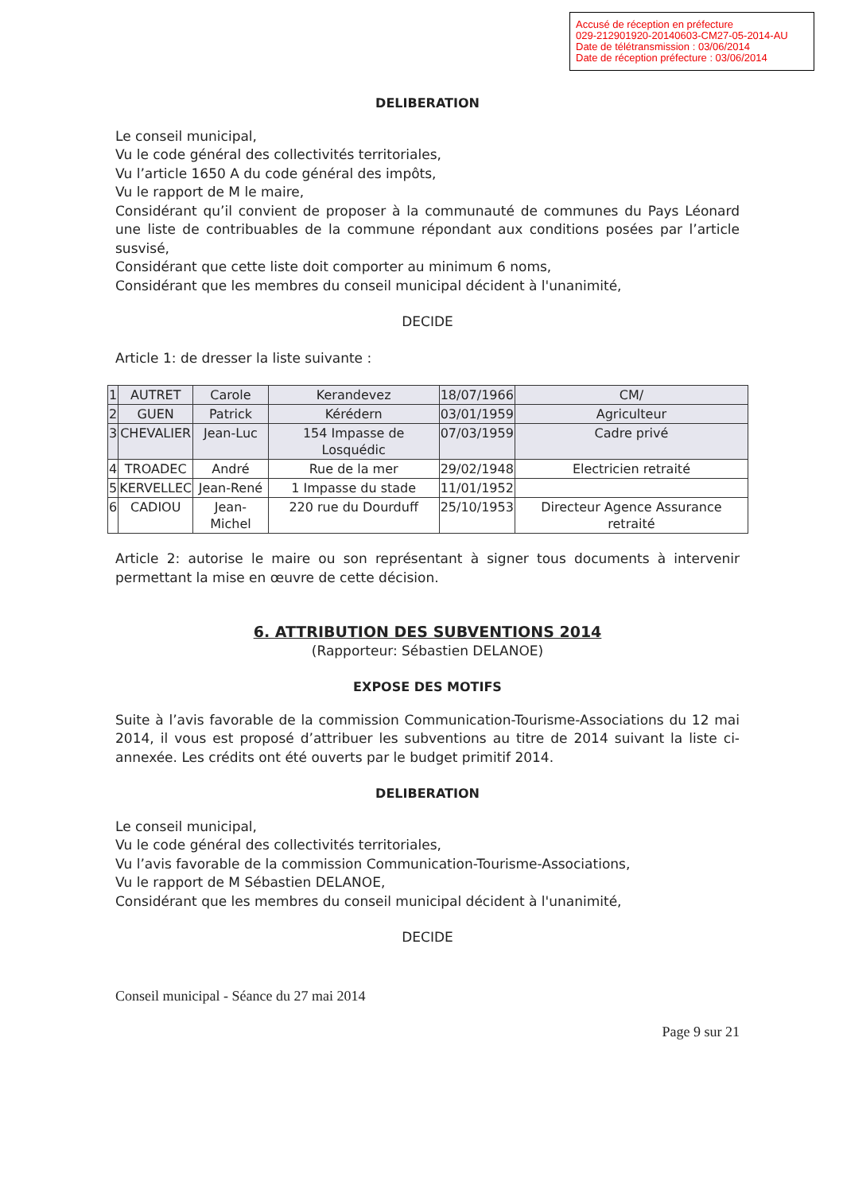Accusé de réception en préfecture
029-212901920-20140603-CM27-05-2014-AU
Date de télétransmission : 03/06/2014
Date de réception préfecture : 03/06/2014
DELIBERATION
Le conseil municipal,
Vu le code général des collectivités territoriales,
Vu l’article 1650 A du code général des impôts,
Vu le rapport de M le maire,
Considérant qu’il convient de proposer à la communauté de communes du Pays Léonard une liste de contribuables de la commune répondant aux conditions posées par l’article susvisé,
Considérant que cette liste doit comporter au minimum 6 noms,
Considérant que les membres du conseil municipal décident à l'unanimité,
DECIDE
Article 1: de dresser la liste suivante :
| 1 | AUTRET | Carole | Kerandevez | 18/07/1966 | CM/ |
| 2 | GUEN | Patrick | Kérédern | 03/01/1959 | Agriculteur |
| 3 | CHEVALIER | Jean-Luc | 154 Impasse de Losquédic | 07/03/1959 | Cadre privé |
| 4 | TROADEC | André | Rue de la mer | 29/02/1948 | Electricien retraité |
| 5 | KERVELLEC | Jean-René | 1 Impasse du stade | 11/01/1952 | |
| 6 | CADIOU | Jean-Michel | 220 rue du Dourduff | 25/10/1953 | Directeur Agence Assurance retraité |
Article 2: autorise le maire ou son représentant à signer tous documents à intervenir permettant la mise en œuvre de cette décision.
6. ATTRIBUTION DES SUBVENTIONS 2014
(Rapporteur: Sébastien DELANOE)
EXPOSE DES MOTIFS
Suite à l’avis favorable de la commission Communication-Tourisme-Associations du 12 mai 2014, il vous est proposé d’attribuer les subventions au titre de 2014 suivant la liste ci-annexée. Les crédits ont été ouverts par le budget primitif 2014.
DELIBERATION
Le conseil municipal,
Vu le code général des collectivités territoriales,
Vu l’avis favorable de la commission Communication-Tourisme-Associations,
Vu le rapport de M Sébastien DELANOE,
Considérant que les membres du conseil municipal décident à l'unanimité,
DECIDE
Conseil municipal - Séance du 27 mai 2014
Page 9 sur 21